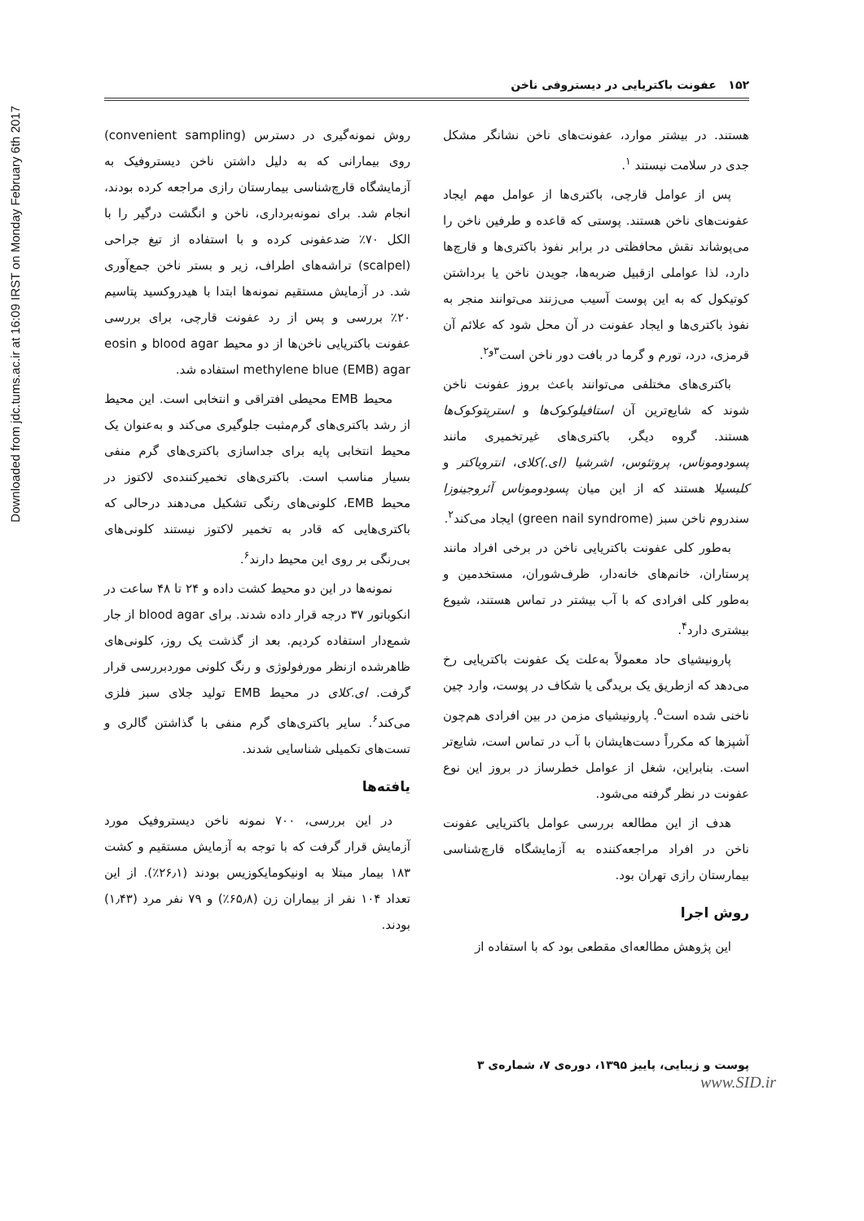Downloaded from jdc.tums.ac.ir at 16:09 IRST on Monday February 6th 2017
۱۵۲ عفونت باکتریایی در دیستروفی ناخن
هستند. در بیشتر موارد، عفونت‌های ناخن نشانگر مشکل جدی در سلامت نیستند <sup>۱</sup>.
پس از عوامل قارچی، باکتری‌ها از عوامل مهم ایجاد عفونت‌های ناخن هستند. پوستی که قاعده و طرفین ناخن را می‌پوشاند نقش محافظتی در برابر نفوذ باکتری‌ها و قارچ‌ها دارد، لذا عواملی ازقبیل ضربه‌ها، جویدن ناخن یا برداشتن کوتیکول که به این پوست آسیب می‌زنند می‌توانند منجر به نفوذ باکتری‌ها و ایجاد عفونت در آن محل شود که علائم آن قرمزی، درد، تورم و گرما در بافت دور ناخن است<sup>۳و۲</sup>.
باکتری‌های مختلفی می‌توانند باعث بروز عفونت ناخن شوند که شایع‌ترین آن استافیلوکوک‌ها و استرپتوکوک‌ها هستند. گروه دیگر، باکتری‌های غیرتخمیری مانند پسودوموناس، پروتئوس، اشرشیا (ای.)کلای، انتروباکتر و کلبسیلا هستند که از این میان پسودوموناس آئروجینوزا سندروم ناخن سبز (green nail syndrome) ایجاد می‌کند<sup>۲</sup>.
به‌طور کلی عفونت باکتریایی ناخن در برخی افراد مانند پرستاران، خانم‌های خانه‌دار، ظرف‌شوران، مستخدمین و به‌طور کلی افرادی که با آب بیشتر در تماس هستند، شیوع بیشتری دارد<sup>۴</sup>.
پارونیشیای حاد معمولاً به‌علت یک عفونت باکتریایی رخ می‌دهد که ازطریق یک بریدگی یا شکاف در پوست، وارد چین ناخنی شده است<sup>۵</sup>. پارونیشیای مزمن در بین افرادی هم‌چون آشپزها که مکرراً دست‌هایشان با آب در تماس است، شایع‌تر است. بنابراین، شغل از عوامل خطرساز در بروز این نوع عفونت در نظر گرفته می‌شود.
هدف از این مطالعه بررسی عوامل باکتریایی عفونت ناخن در افراد مراجعه‌کننده به آزمایشگاه قارچ‌شناسی بیمارستان رازی تهران بود.
روش اجرا
این پژوهش مطالعه‌ای مقطعی بود که با استفاده از
روش نمونه‌گیری در دسترس (convenient sampling) روی بیمارانی که به دلیل داشتن ناخن دیستروفیک به آزمایشگاه قارچ‌شناسی بیمارستان رازی مراجعه کرده بودند، انجام شد. برای نمونه‌برداری، ناخن و انگشت درگیر را با الکل ۷۰٪ ضدعفونی کرده و با استفاده از تیغ جراحی (scalpel) تراشه‌های اطراف، زیر و بستر ناخن جمع‌آوری شد. در آزمایش مستقیم نمونه‌ها ابتدا با هیدروکسید پتاسیم ۲۰٪ بررسی و پس از رد عفونت قارچی، برای بررسی عفونت باکتریایی ناخن‌ها از دو محیط blood agar و eosin methylene blue (EMB) agar استفاده شد.
محیط EMB محیطی افتراقی و انتخابی است. این محیط از رشد باکتری‌های گرم‌مثبت جلوگیری می‌کند و به‌عنوان یک محیط انتخابی پایه برای جداسازی باکتری‌های گرم منفی بسیار مناسب است. باکتری‌های تخمیرکننده‌ی لاکتوز در محیط EMB، کلونی‌های رنگی تشکیل می‌دهند درحالی که باکتری‌هایی که قادر به تخمیر لاکتوز نیستند کلونی‌های بی‌رنگی بر روی این محیط دارند<sup>۶</sup>.
نمونه‌ها در این دو محیط کشت داده و ۲۴ تا ۴۸ ساعت در انکوباتور ۳۷ درجه قرار داده شدند. برای blood agar از جار شمع‌دار استفاده کردیم. بعد از گذشت یک روز، کلونی‌های ظاهرشده ازنظر مورفولوژی و رنگ کلونی موردبررسی قرار گرفت. ای.کلای در محیط EMB تولید جلای سبز فلزی می‌کند<sup>۶</sup>. سایر باکتری‌های گرم منفی با گذاشتن گالری و تست‌های تکمیلی شناسایی شدند.
یافته‌ها
در این بررسی، ۷۰۰ نمونه ناخن دیستروفیک مورد آزمایش قرار گرفت که با توجه به آزمایش مستقیم و کشت ۱۸۳ بیمار مبتلا به اونیکومایکوزیس بودند (۲۶٫۱٪). از این تعداد ۱۰۴ نفر از بیماران زن (۶۵٫۸٪) و ۷۹ نفر مرد (۱٫۴۳) بودند.
پوست و زیبایی، پاییز ۱۳۹۵، دوره‌ی ۷، شماره‌ی ۳
www.SID.ir